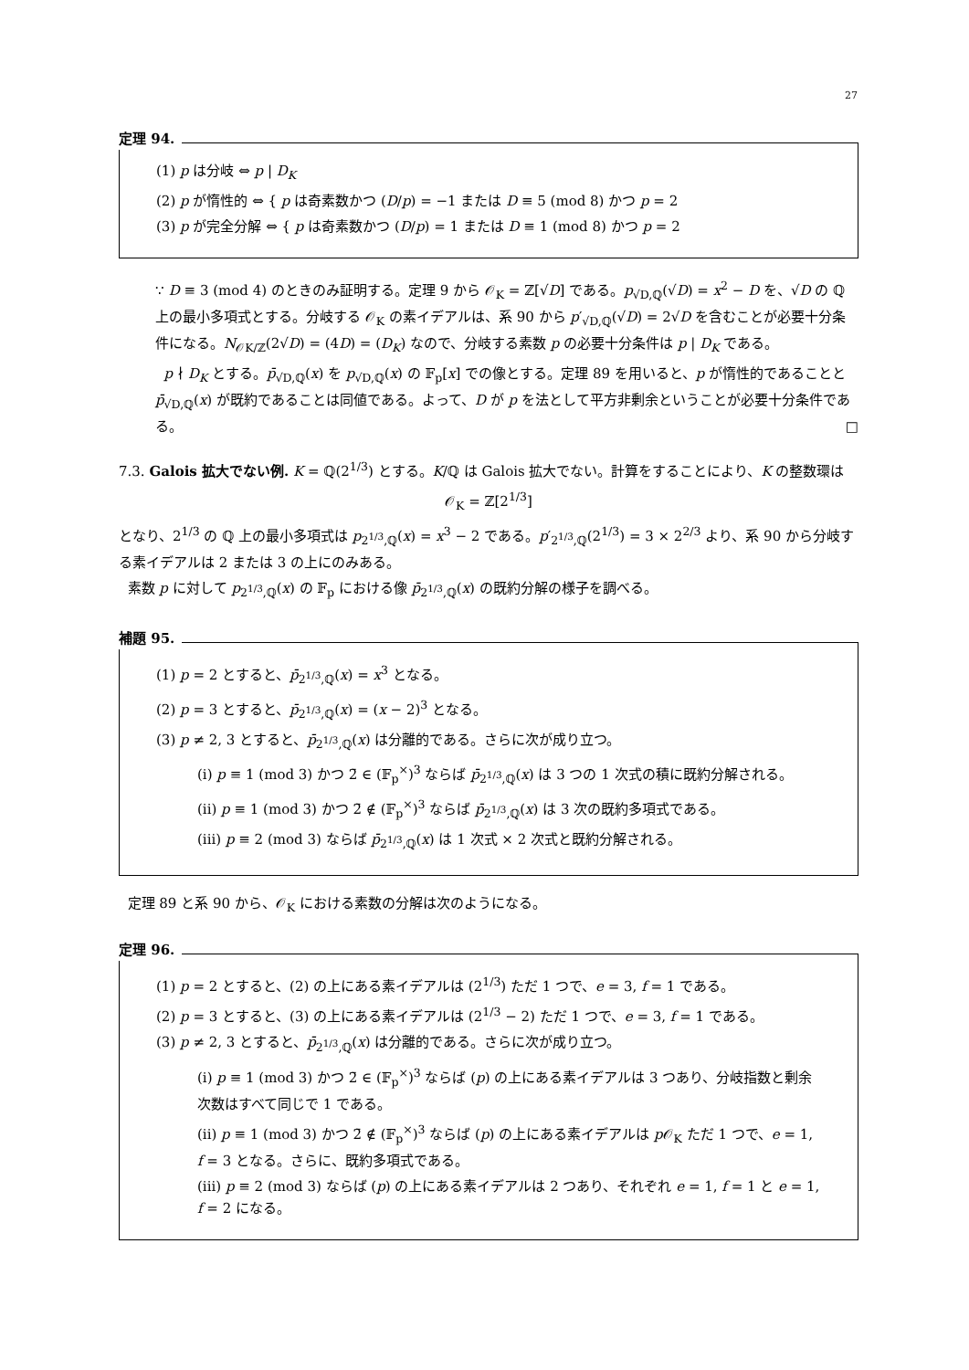27
定理 94.
(1) p は分岐 ⇔ p | D<sub>K</sub>
(2) p が惰性的 ⇔ { p は奇素数かつ (D/p) = −1 または D ≡ 5 (mod 8) かつ p = 2
(3) p が完全分解 ⇔ { p は奇素数かつ (D/p) = 1 または D ≡ 1 (mod 8) かつ p = 2
∵ D ≡ 3 (mod 4) のときのみ証明する。定理 9 から 𝒪<sub>K</sub> = ℤ[√D] である。p<sub>√D,ℚ</sub>(√D) = x<sup>2</sup> − D を、√D の ℚ 上の最小多項式とする。分岐する 𝒪<sub>K</sub> の素イデアルは、系 90 から p′<sub>√D,ℚ</sub>(√D) = 2√D を含むことが必要十分条件になる。N<sub>𝒪K/ℤ</sub>(2√D) = (4D) = (D<sub>K</sub>) なので、分岐する素数 p の必要十分条件は p | D<sub>K</sub> である。
p ∤ D<sub>K</sub> とする。p̄<sub>√D,ℚ</sub>(x) を p<sub>√D,ℚ</sub>(x) の 𝔽<sub>p</sub>[x] での像とする。定理 89 を用いると、p が惰性的であることと p̄<sub>√D,ℚ</sub>(x) が既約であることは同値である。よって、D が p を法として平方非剰余ということが必要十分条件である。 □
7.3. Galois 拡大でない例. K = ℚ(2<sup>1/3</sup>) とする。K/ℚ は Galois 拡大でない。計算をすることにより、K の整数環は
𝒪<sub>K</sub> = ℤ[2<sup>1/3</sup>]
となり、2<sup>1/3</sup> の ℚ 上の最小多項式は p<sub>2<sup>1/3</sup>,ℚ</sub>(x) = x<sup>3</sup> − 2 である。p′<sub>2<sup>1/3</sup>,ℚ</sub>(2<sup>1/3</sup>) = 3 × 2<sup>2/3</sup> より、系 90 から分岐する素イデアルは 2 または 3 の上にのみある。
素数 p に対して p<sub>2<sup>1/3</sup>,ℚ</sub>(x) の 𝔽<sub>p</sub> における像 p̄<sub>2<sup>1/3</sup>,ℚ</sub>(x) の既約分解の様子を調べる。
補題 95.
(1) p = 2 とすると、p̄<sub>2<sup>1/3</sup>,ℚ</sub>(x) = x<sup>3</sup> となる。
(2) p = 3 とすると、p̄<sub>2<sup>1/3</sup>,ℚ</sub>(x) = (x − 2)<sup>3</sup> となる。
(3) p ≠ 2, 3 とすると、p̄<sub>2<sup>1/3</sup>,ℚ</sub>(x) は分離的である。さらに次が成り立つ。
(i) p ≡ 1 (mod 3) かつ 2̄ ∈ (𝔽<sub>p</sub><sup>×</sup>)<sup>3</sup> ならば p̄<sub>2<sup>1/3</sup>,ℚ</sub>(x) は 3 つの 1 次式の積に既約分解される。
(ii) p ≡ 1 (mod 3) かつ 2̄ ∉ (𝔽<sub>p</sub><sup>×</sup>)<sup>3</sup> ならば p̄<sub>2<sup>1/3</sup>,ℚ</sub>(x) は 3 次の既約多項式である。
(iii) p ≡ 2 (mod 3) ならば p̄<sub>2<sup>1/3</sup>,ℚ</sub>(x) は 1 次式 × 2 次式と既約分解される。
定理 89 と系 90 から、𝒪<sub>K</sub> における素数の分解は次のようになる。
定理 96.
(1) p = 2 とすると、(2) の上にある素イデアルは (2<sup>1/3</sup>) ただ 1 つで、e = 3, f = 1 である。
(2) p = 3 とすると、(3) の上にある素イデアルは (2<sup>1/3</sup> − 2) ただ 1 つで、e = 3, f = 1 である。
(3) p ≠ 2, 3 とすると、p̄<sub>2<sup>1/3</sup>,ℚ</sub>(x) は分離的である。さらに次が成り立つ。
(i) p ≡ 1 (mod 3) かつ 2̄ ∈ (𝔽<sub>p</sub><sup>×</sup>)<sup>3</sup> ならば (p) の上にある素イデアルは 3 つあり、分岐指数と剰余次数はすべて同じで 1 である。
(ii) p ≡ 1 (mod 3) かつ 2̄ ∉ (𝔽<sub>p</sub><sup>×</sup>)<sup>3</sup> ならば (p) の上にある素イデアルは p 𝒪<sub>K</sub> ただ 1 つで、e = 1, f = 3 となる。さらに、既約多項式である。
(iii) p ≡ 2 (mod 3) ならば (p) の上にある素イデアルは 2 つあり、それぞれ e = 1, f = 1 と e = 1, f = 2 になる。